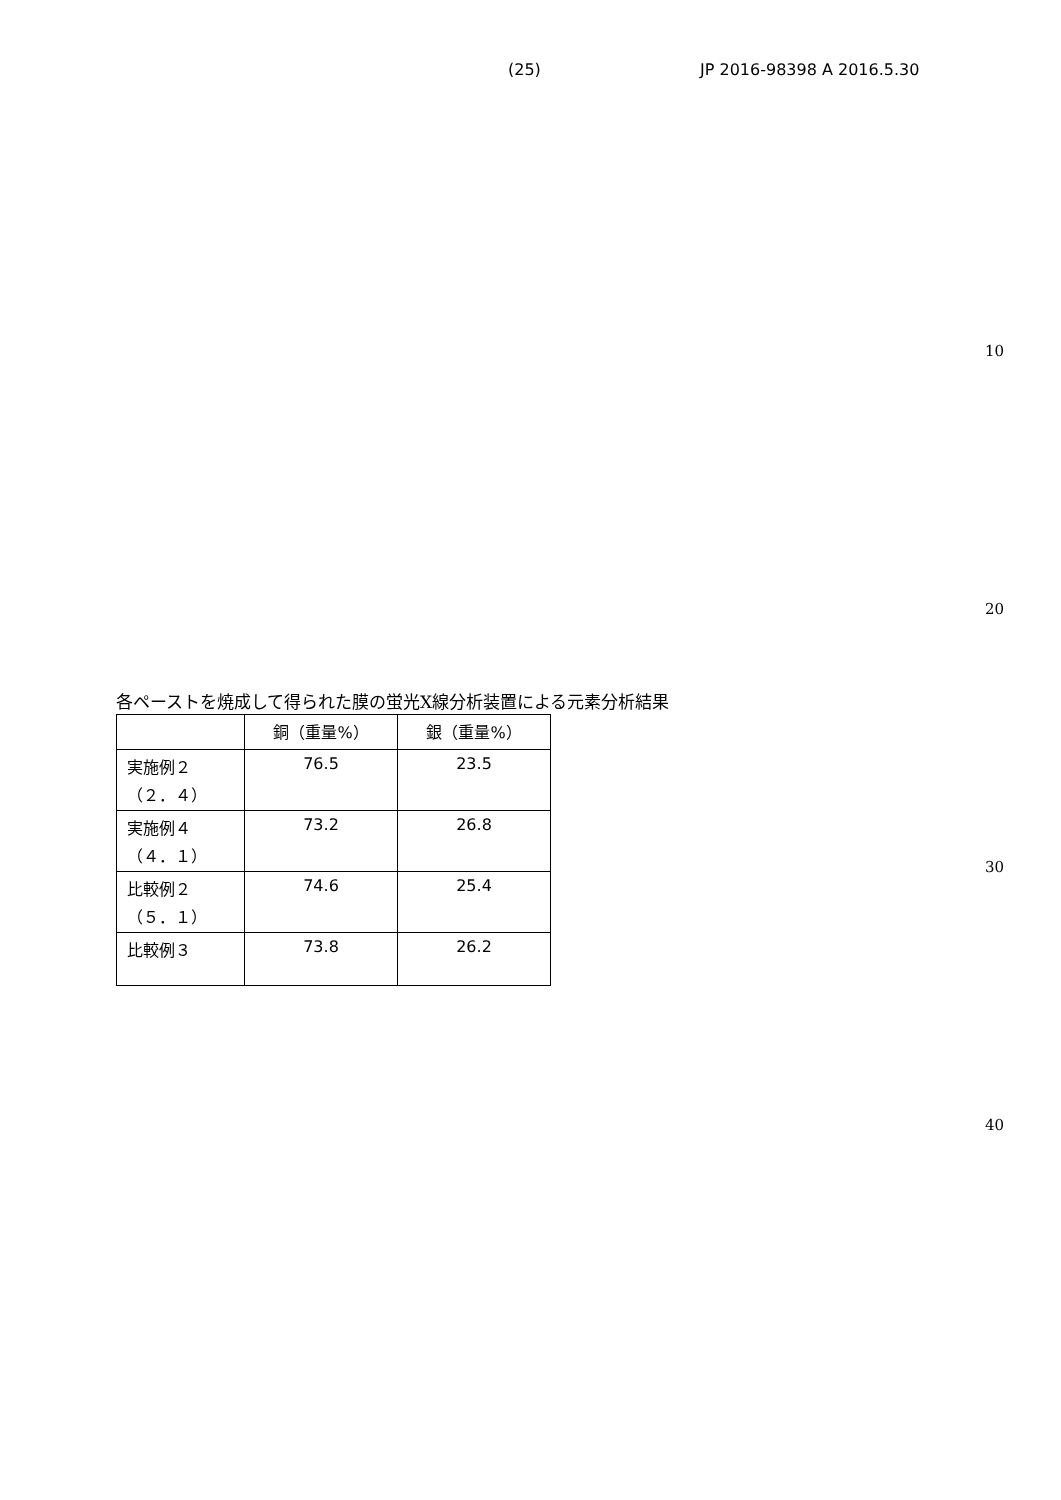(25) JP 2016-98398 A 2016.5.30
10
20
各ペーストを焼成して得られた膜の蛍光X線分析装置による元素分析結果
| | 銅（重量%） | 銀（重量%） |
| --- | --- | --- |
| 実施例２ （２．４） | 76.5 | 23.5 |
| 実施例４ （４．１） | 73.2 | 26.8 |
| 比較例２ （５．１） | 74.6 | 25.4 |
| 比較例３ | 73.8 | 26.2 |
30
40